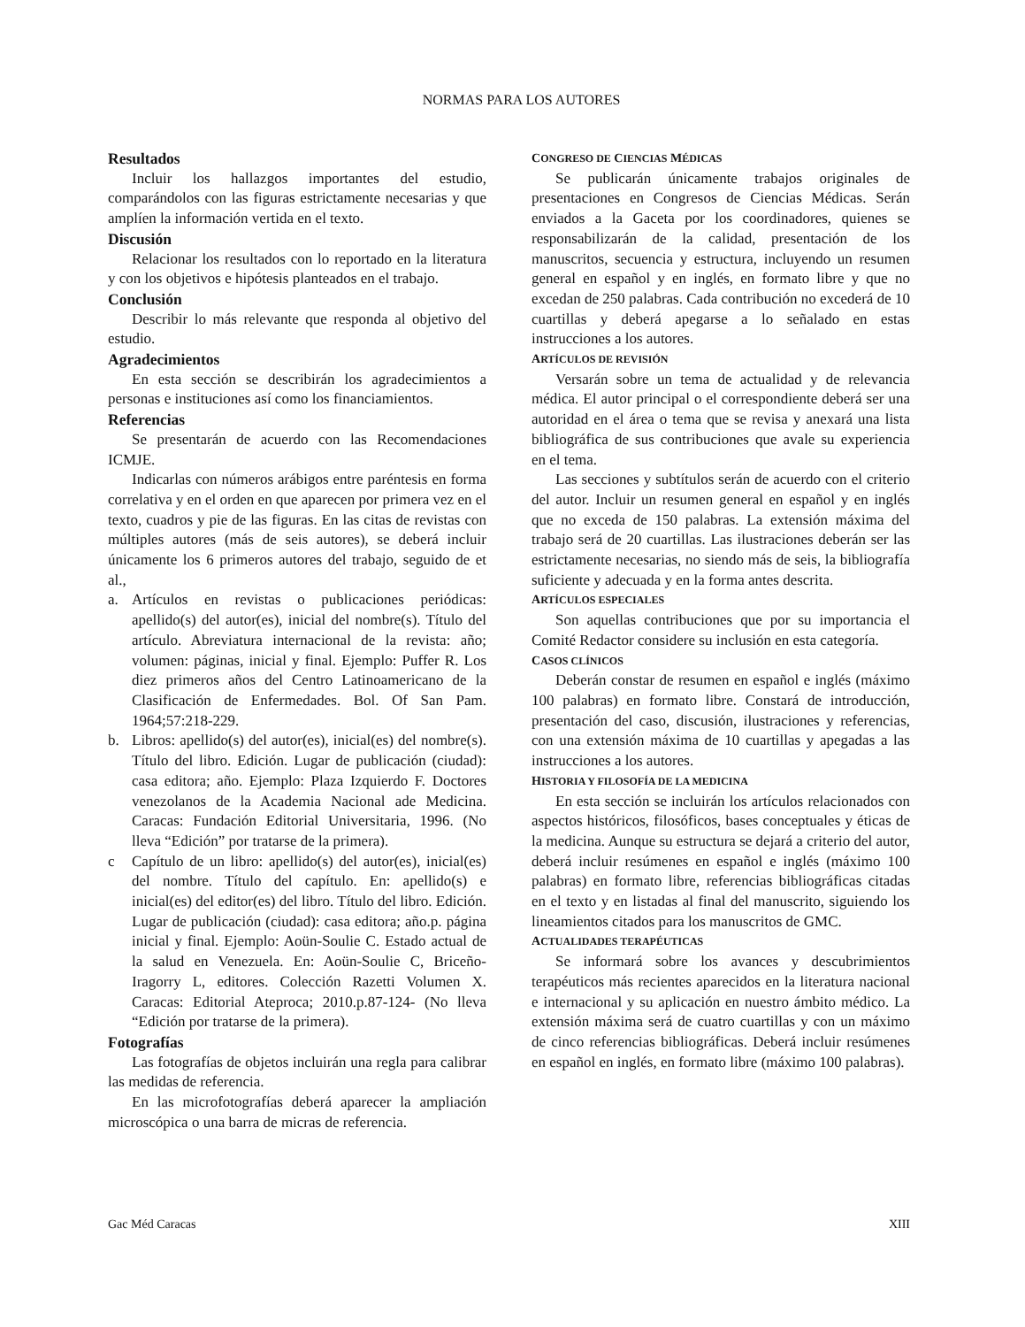NORMAS PARA LOS AUTORES
Resultados
Incluir los hallazgos importantes del estudio, comparándolos con las figuras estrictamente necesarias y que amplíen la información vertida en el texto.
Discusión
Relacionar los resultados con lo reportado en la literatura y con los objetivos e hipótesis planteados en el trabajo.
Conclusión
Describir lo más relevante que responda al objetivo del estudio.
Agradecimientos
En esta sección se describirán los agradecimientos a personas e instituciones así como los financiamientos.
Referencias
Se presentarán de acuerdo con las Recomendaciones ICMJE.
Indicarlas con números arábigos entre paréntesis en forma correlativa y en el orden en que aparecen por primera vez en el texto, cuadros y pie de las figuras. En las citas de revistas con múltiples autores (más de seis autores), se deberá incluir únicamente los 6 primeros autores del trabajo, seguido de et al.,
a. Artículos en revistas o publicaciones periódicas: apellido(s) del autor(es), inicial del nombre(s). Título del artículo. Abreviatura internacional de la revista: año; volumen: páginas, inicial y final. Ejemplo: Puffer R. Los diez primeros años del Centro Latinoamericano de la Clasificación de Enfermedades. Bol. Of San Pam. 1964;57:218-229.
b. Libros: apellido(s) del autor(es), inicial(es) del nombre(s). Título del libro. Edición. Lugar de publicación (ciudad): casa editora; año. Ejemplo: Plaza Izquierdo F. Doctores venezolanos de la Academia Nacional ade Medicina. Caracas: Fundación Editorial Universitaria, 1996. (No lleva “Edición” por tratarse de la primera).
c Capítulo de un libro: apellido(s) del autor(es), inicial(es) del nombre. Título del capítulo. En: apellido(s) e inicial(es) del editor(es) del libro. Título del libro. Edición. Lugar de publicación (ciudad): casa editora; año.p. página inicial y final. Ejemplo: Aoün-Soulie C. Estado actual de la salud en Venezuela. En: Aoün-Soulie C, Briceño-Iragorry L, editores. Colección Razetti Volumen X. Caracas: Editorial Ateproca; 2010.p.87-124- (No lleva “Edición por tratarse de la primera).
Fotografías
Las fotografías de objetos incluirán una regla para calibrar las medidas de referencia.
En las microfotografías deberá aparecer la ampliación microscópica o una barra de micras de referencia.
CONGRESO DE CIENCIAS MÉDICAS
Se publicarán únicamente trabajos originales de presentaciones en Congresos de Ciencias Médicas. Serán enviados a la Gaceta por los coordinadores, quienes se responsabilizarán de la calidad, presentación de los manuscritos, secuencia y estructura, incluyendo un resumen general en español y en inglés, en formato libre y que no excedan de 250 palabras. Cada contribución no excederá de 10 cuartillas y deberá apegarse a lo señalado en estas instrucciones a los autores.
ARTÍCULOS DE REVISIÓN
Versarán sobre un tema de actualidad y de relevancia médica. El autor principal o el correspondiente deberá ser una autoridad en el área o tema que se revisa y anexará una lista bibliográfica de sus contribuciones que avale su experiencia en el tema.
Las secciones y subtítulos serán de acuerdo con el criterio del autor. Incluir un resumen general en español y en inglés que no exceda de 150 palabras. La extensión máxima del trabajo será de 20 cuartillas. Las ilustraciones deberán ser las estrictamente necesarias, no siendo más de seis, la bibliografía suficiente y adecuada y en la forma antes descrita.
ARTÍCULOS ESPECIALES
Son aquellas contribuciones que por su importancia el Comité Redactor considere su inclusión en esta categoría.
CASOS CLÍNICOS
Deberán constar de resumen en español e inglés (máximo 100 palabras) en formato libre. Constará de introducción, presentación del caso, discusión, ilustraciones y referencias, con una extensión máxima de 10 cuartillas y apegadas a las instrucciones a los autores.
HISTORIA Y FILOSOFÍA DE LA MEDICINA
En esta sección se incluirán los artículos relacionados con aspectos históricos, filosóficos, bases conceptuales y éticas de la medicina. Aunque su estructura se dejará a criterio del autor, deberá incluir resúmenes en español e inglés (máximo 100 palabras) en formato libre, referencias bibliográficas citadas en el texto y en listadas al final del manuscrito, siguiendo los lineamientos citados para los manuscritos de GMC.
ACTUALIDADES TERAPÉUTICAS
Se informará sobre los avances y descubrimientos terapéuticos más recientes aparecidos en la literatura nacional e internacional y su aplicación en nuestro ámbito médico. La extensión máxima será de cuatro cuartillas y con un máximo de cinco referencias bibliográficas. Deberá incluir resúmenes en español en inglés, en formato libre (máximo 100 palabras).
Gac Méd Caracas XIII